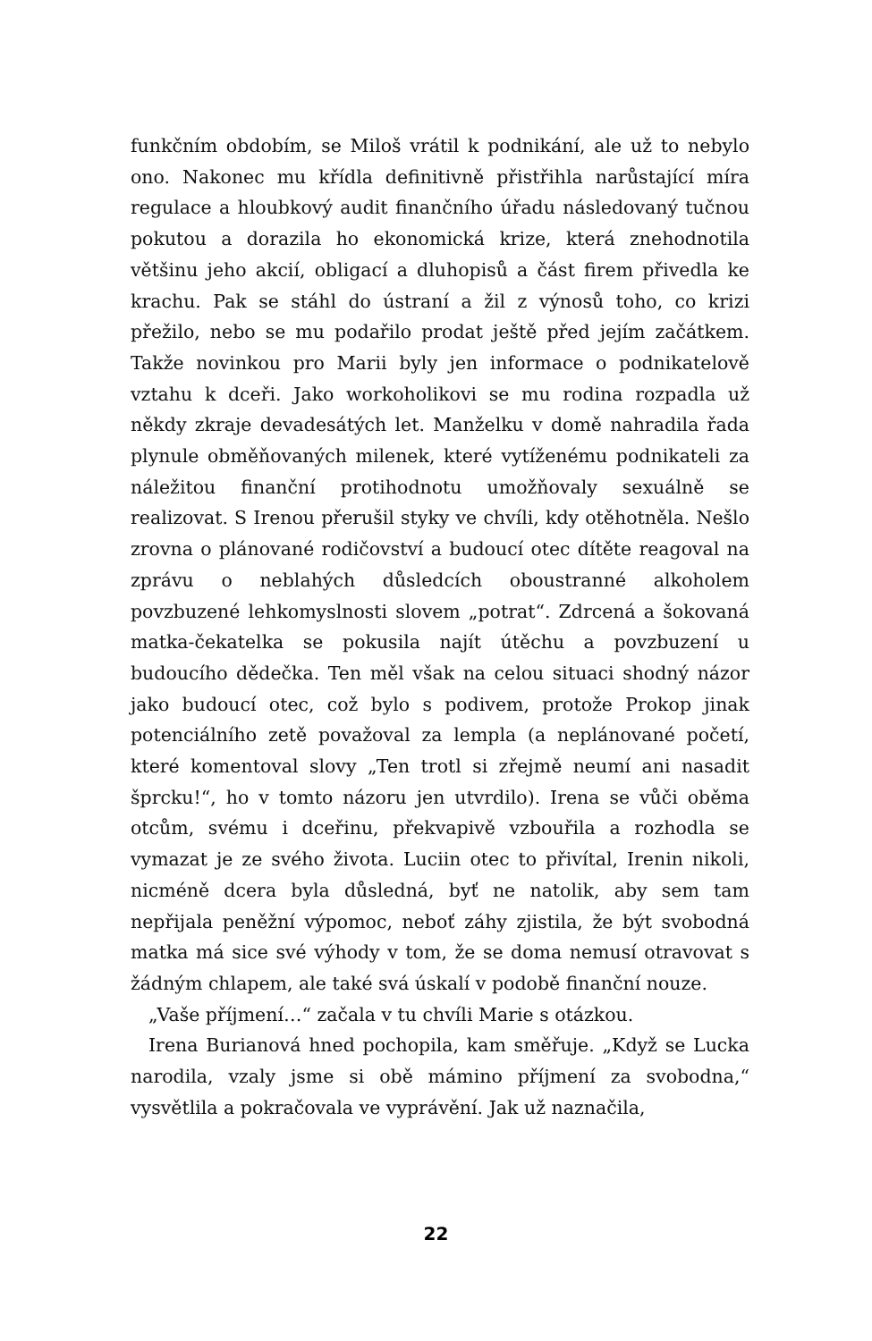funkčním obdobím, se Miloš vrátil k podnikání, ale už to nebylo ono. Nakonec mu křídla definitivně přistřihla narůstající míra regulace a hloubkový audit finančního úřadu následovaný tučnou pokutou a dorazila ho ekonomická krize, která znehodnotila většinu jeho akcií, obligací a dluhopisů a část firem přivedla ke krachu. Pak se stáhl do ústraní a žil z výnosů toho, co krizi přežilo, nebo se mu podařilo prodat ještě před jejím začátkem. Takže novinkou pro Marii byly jen informace o podnikatelově vztahu k dceři. Jako workoholikovi se mu rodina rozpadla už někdy zkraje devadesátých let. Manželku v domě nahradila řada plynule obměňovaných milenek, které vytíženému podnikateli za náležitou finanční protihodnotu umožňovaly sexuálně se realizovat. S Irenou přerušil styky ve chvíli, kdy otěhotněla. Nešlo zrovna o plánované rodičovství a budoucí otec dítěte reagoval na zprávu o neblahých důsledcích oboustranné alkoholem povzbuzené lehkomyslnosti slovem „potrat“. Zdrcená a šokovaná matka-čekatelka se pokusila najít útěchu a povzbuzení u budoucího dědečka. Ten měl však na celou situaci shodný názor jako budoucí otec, což bylo s podivem, protože Prokop jinak potenciálního zetě považoval za lempla (a neplánované početí, které komentoval slovy „Ten trotl si zřejmě neumí ani nasadit šprcku!“, ho v tomto názoru jen utvrdilo). Irena se vůči oběma otcům, svému i dceřinu, překvapivě vzbouřila a rozhodla se vymazat je ze svého života. Luciin otec to přivítal, Irenin nikoli, nicméně dcera byla důsledná, byť ne natolik, aby sem tam nepřijala peněžní výpomoc, neboť záhy zjistila, že být svobodná matka má sice své výhody v tom, že se doma nemusí otravovat s žádným chlapem, ale také svá úskalí v podobě finanční nouze.
„Vaše příjmení…“ začala v tu chvíli Marie s otázkou.
Irena Burianová hned pochopila, kam směřuje. „Když se Lucka narodila, vzaly jsme si obě mámino příjmení za svobodna,“ vysvětlila a pokračovala ve vyprávění. Jak už naznačila,
22